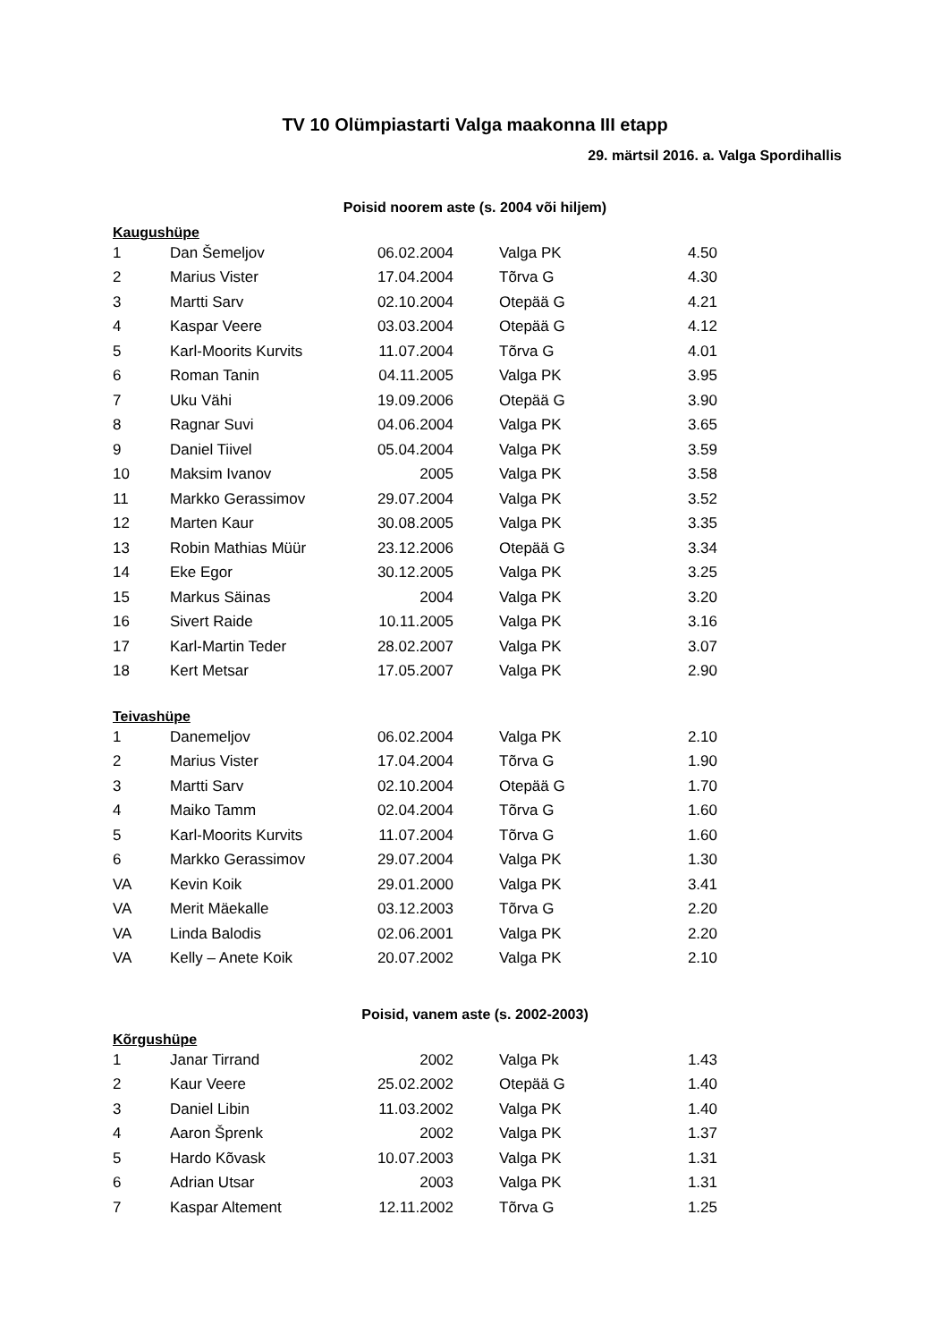TV 10 Olümpiastarti Valga maakonna III etapp
29. märtsil 2016. a. Valga Spordihallis
Poisid noorem aste (s. 2004 või hiljem)
Kaugushüpe
| 1 | Dan Šemeljov | 06.02.2004 | | Valga PK | 4.50 |
| 2 | Marius Vister | 17.04.2004 | | Tõrva G | 4.30 |
| 3 | Martti Sarv | 02.10.2004 | | Otepää G | 4.21 |
| 4 | Kaspar Veere | 03.03.2004 | | Otepää G | 4.12 |
| 5 | Karl-Moorits Kurvits | 11.07.2004 | | Tõrva G | 4.01 |
| 6 | Roman Tanin | 04.11.2005 | | Valga PK | 3.95 |
| 7 | Uku Vähi | 19.09.2006 | | Otepää G | 3.90 |
| 8 | Ragnar Suvi | 04.06.2004 | | Valga PK | 3.65 |
| 9 | Daniel Tiivel | 05.04.2004 | | Valga PK | 3.59 |
| 10 | Maksim Ivanov | 2005 | | Valga PK | 3.58 |
| 11 | Markko Gerassimov | 29.07.2004 | | Valga PK | 3.52 |
| 12 | Marten Kaur | 30.08.2005 | | Valga PK | 3.35 |
| 13 | Robin Mathias Müür | 23.12.2006 | | Otepää G | 3.34 |
| 14 | Eke Egor | 30.12.2005 | | Valga PK | 3.25 |
| 15 | Markus Säinas | 2004 | | Valga PK | 3.20 |
| 16 | Sivert Raide | 10.11.2005 | | Valga PK | 3.16 |
| 17 | Karl-Martin Teder | 28.02.2007 | | Valga PK | 3.07 |
| 18 | Kert Metsar | 17.05.2007 | | Valga PK | 2.90 |
Teivashüpe
| 1 | Danemeljov | 06.02.2004 | | Valga PK | 2.10 |
| 2 | Marius Vister | 17.04.2004 | | Tõrva G | 1.90 |
| 3 | Martti Sarv | 02.10.2004 | | Otepää G | 1.70 |
| 4 | Maiko Tamm | 02.04.2004 | | Tõrva G | 1.60 |
| 5 | Karl-Moorits Kurvits | 11.07.2004 | | Tõrva G | 1.60 |
| 6 | Markko Gerassimov | 29.07.2004 | | Valga PK | 1.30 |
| VA | Kevin Koik | 29.01.2000 | | Valga PK | 3.41 |
| VA | Merit Mäekalle | 03.12.2003 | | Tõrva G | 2.20 |
| VA | Linda Balodis | 02.06.2001 | | Valga PK | 2.20 |
| VA | Kelly – Anete Koik | 20.07.2002 | | Valga PK | 2.10 |
Poisid, vanem aste (s. 2002-2003)
Kõrgushüpe
| 1 | Janar Tirrand | 2002 | | Valga Pk | 1.43 |
| 2 | Kaur Veere | 25.02.2002 | | Otepää G | 1.40 |
| 3 | Daniel Libin | 11.03.2002 | | Valga PK | 1.40 |
| 4 | Aaron Šprenk | 2002 | | Valga PK | 1.37 |
| 5 | Hardo Kõvask | 10.07.2003 | | Valga PK | 1.31 |
| 6 | Adrian Utsar | 2003 | | Valga PK | 1.31 |
| 7 | Kaspar Altement | 12.11.2002 | | Tõrva G | 1.25 |